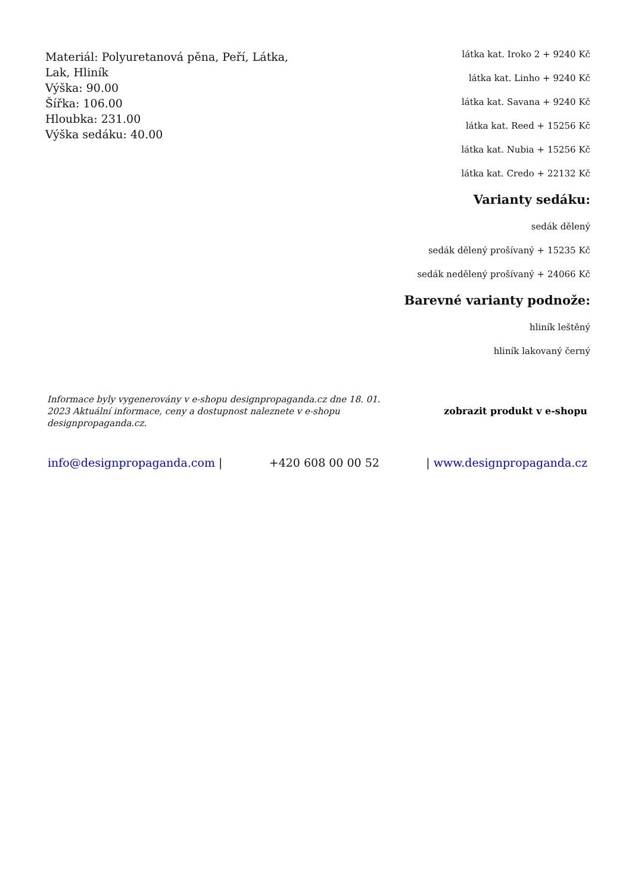Materiál: Polyuretanová pěna, Peří, Látka, Lak, Hliník
Výška: 90.00
Šířka: 106.00
Hloubka: 231.00
Výška sedáku: 40.00
látka kat. Iroko 2 + 9240 Kč
látka kat. Linho + 9240 Kč
látka kat. Savana + 9240 Kč
látka kat. Reed + 15256 Kč
látka kat. Nubia + 15256 Kč
látka kat. Credo + 22132 Kč
Varianty sedáku:
sedák dělený
sedák dělený prošívaný + 15235 Kč
sedák nedělený prošívaný + 24066 Kč
Barevné varianty podnože:
hliník leštěný
hliník lakovaný černý
Informace byly vygenerovány v e-shopu designpropaganda.cz dne 18. 01. 2023 Aktuální informace, ceny a dostupnost naleznete v e-shopu designpropaganda.cz.
zobrazit produkt v e-shopu
info@designpropaganda.com | +420 608 00 00 52 | www.designpropaganda.cz